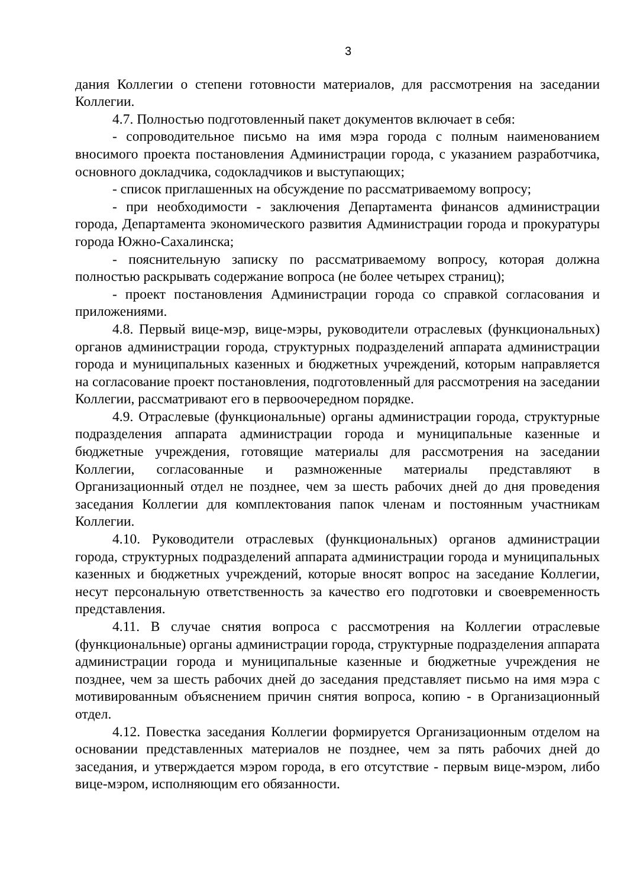3
дания Коллегии о степени готовности материалов, для рассмотрения на заседании Коллегии.
4.7. Полностью подготовленный пакет документов включает в себя:
- сопроводительное письмо на имя мэра города с полным наименованием вносимого проекта постановления Администрации города, с указанием разработчика, основного докладчика, содокладчиков и выступающих;
- список приглашенных на обсуждение по рассматриваемому вопросу;
- при необходимости - заключения Департамента финансов администрации города, Департамента экономического развития Администрации города и прокуратуры города Южно-Сахалинска;
- пояснительную записку по рассматриваемому вопросу, которая должна полностью раскрывать содержание вопроса (не более четырех страниц);
- проект постановления Администрации города со справкой согласования и приложениями.
4.8. Первый вице-мэр, вице-мэры, руководители отраслевых (функциональных) органов администрации города, структурных подразделений аппарата администрации города и муниципальных казенных и бюджетных учреждений, которым направляется на согласование проект постановления, подготовленный для рассмотрения на заседании Коллегии, рассматривают его в первоочередном порядке.
4.9. Отраслевые (функциональные) органы администрации города, структурные подразделения аппарата администрации города и муниципальные казенные и бюджетные учреждения, готовящие материалы для рассмотрения на заседании Коллегии, согласованные и размноженные материалы представляют в Организационный отдел не позднее, чем за шесть рабочих дней до дня проведения заседания Коллегии для комплектования папок членам и постоянным участникам Коллегии.
4.10. Руководители отраслевых (функциональных) органов администрации города, структурных подразделений аппарата администрации города и муниципальных казенных и бюджетных учреждений, которые вносят вопрос на заседание Коллегии, несут персональную ответственность за качество его подготовки и своевременность представления.
4.11. В случае снятия вопроса с рассмотрения на Коллегии отраслевые (функциональные) органы администрации города, структурные подразделения аппарата администрации города и муниципальные казенные и бюджетные учреждения не позднее, чем за шесть рабочих дней до заседания представляет письмо на имя мэра с мотивированным объяснением причин снятия вопроса, копию - в Организационный отдел.
4.12. Повестка заседания Коллегии формируется Организационным отделом на основании представленных материалов не позднее, чем за пять рабочих дней до заседания, и утверждается мэром города, в его отсутствие - первым вице-мэром, либо вице-мэром, исполняющим его обязанности.